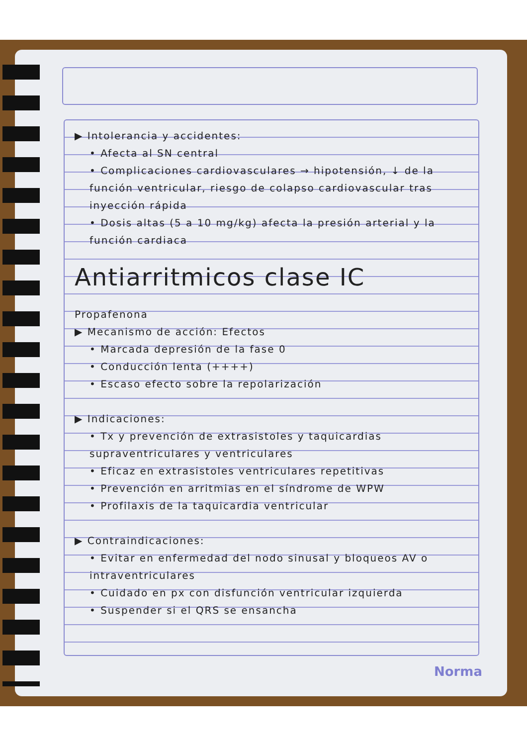▶ Intolerancia y accidentes:
• Afecta al SN central
• Complicaciones cardiovasculares → hipotensión, ↓ de la función ventricular, riesgo de colapso cardiovascular tras inyección rápida
• Dosis altas (5 a 10 mg/kg) afecta la presión arterial y la función cardiaca
Antiarritmicos clase IC
Propafenona
▶ Mecanismo de acción: Efectos
• Marcada depresión de la fase 0
• Conducción lenta (++++)
• Escaso efecto sobre la repolarización
▶ Indicaciones:
• Tx y prevención de extrasistoles y taquicardias supraventriculares y ventriculares
• Eficaz en extrasistoles ventriculares repetitivas
• Prevención en arritmias en el síndrome de WPW
• Profilaxis de la taquicardia ventricular
▶ Contraindicaciones:
• Evitar en enfermedad del nodo sinusal y bloqueos AV o intraventriculares
• Cuidado en px con disfunción ventricular izquierda
• Suspender si el QRS se ensancha
Norma